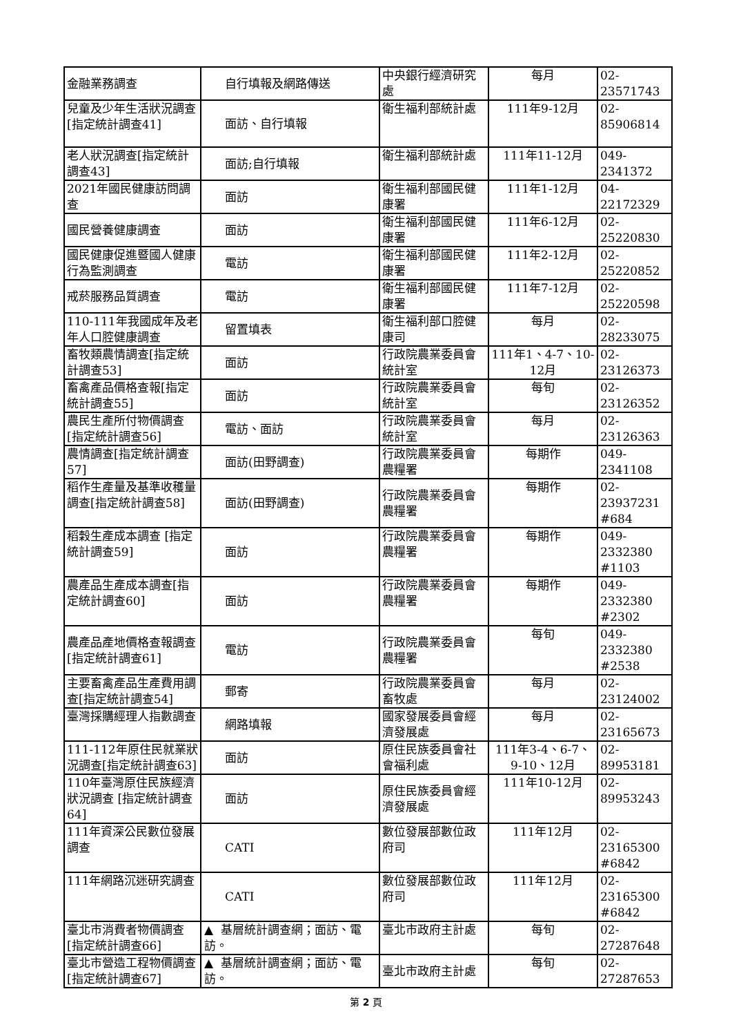| 金融業務調查 | 自行填報及網路傳送 | 中央銀行經濟研究處 | 每月 | 02-23571743 |
| 兒童及少年生活狀況調查[指定統計調查41] | 面訪、自行填報 | 衛生福利部統計處 | 111年9-12月 | 02-85906814 |
| 老人狀況調查[指定統計調查43] | 面訪;自行填報 | 衛生福利部統計處 | 111年11-12月 | 049-2341372 |
| 2021年國民健康訪問調查 | 面訪 | 衛生福利部國民健康署 | 111年1-12月 | 04-22172329 |
| 國民營養健康調查 | 面訪 | 衛生福利部國民健康署 | 111年6-12月 | 02-25220830 |
| 國民健康促進暨國人健康行為監測調查 | 電訪 | 衛生福利部國民健康署 | 111年2-12月 | 02-25220852 |
| 戒菸服務品質調查 | 電訪 | 衛生福利部國民健康署 | 111年7-12月 | 02-25220598 |
| 110-111年我國成年及老年人口腔健康調查 | 留置填表 | 衛生福利部口腔健康司 | 每月 | 02-28233075 |
| 畜牧類農情調查[指定統計調查53] | 面訪 | 行政院農業委員會統計室 | 111年1、4-7、10-12月 | 02-23126373 |
| 畜禽產品價格查報[指定統計調查55] | 面訪 | 行政院農業委員會統計室 | 每旬 | 02-23126352 |
| 農民生產所付物價調查[指定統計調查56] | 電訪、面訪 | 行政院農業委員會統計室 | 每月 | 02-23126363 |
| 農情調查[指定統計調查57] | 面訪(田野調查) | 行政院農業委員會農糧署 | 每期作 | 049-2341108 |
| 稻作生產量及基準收穫量調查[指定統計調查58] | 面訪(田野調查) | 行政院農業委員會農糧署 | 每期作 | 02-23937231 #684 |
| 稻穀生產成本調查 [指定統計調查59] | 面訪 | 行政院農業委員會農糧署 | 每期作 | 049-2332380 #1103 |
| 農產品生產成本調查[指定統計調查60] | 面訪 | 行政院農業委員會農糧署 | 每期作 | 049-2332380 #2302 |
| 農產品產地價格查報調查[指定統計調查61] | 電訪 | 行政院農業委員會農糧署 | 每旬 | 049-2332380 #2538 |
| 主要畜禽產品生產費用調查[指定統計調查54] | 郵寄 | 行政院農業委員會畜牧處 | 每月 | 02-23124002 |
| 臺灣採購經理人指數調查 | 網路填報 | 國家發展委員會經濟發展處 | 每月 | 02-23165673 |
| 111-112年原住民就業狀況調查[指定統計調查63] | 面訪 | 原住民族委員會社會福利處 | 111年3-4、6-7、9-10、12月 | 02-89953181 |
| 110年臺灣原住民族經濟狀況調查 [指定統計調查64] | 面訪 | 原住民族委員會經濟發展處 | 111年10-12月 | 02-89953243 |
| 111年資深公民數位發展調查 | CATI | 數位發展部數位政府司 | 111年12月 | 02-23165300 #6842 |
| 111年網路沉迷研究調查 | CATI | 數位發展部數位政府司 | 111年12月 | 02-23165300 #6842 |
| 臺北市消費者物價調查 [指定統計調查66] | ▲ 基層統計調查網；面訪、電訪。 | 臺北市政府主計處 | 每旬 | 02-27287648 |
| 臺北市營造工程物價調查 [指定統計調查67] | ▲ 基層統計調查網；面訪、電訪。 | 臺北市政府主計處 | 每旬 | 02-27287653 |
第 2 頁